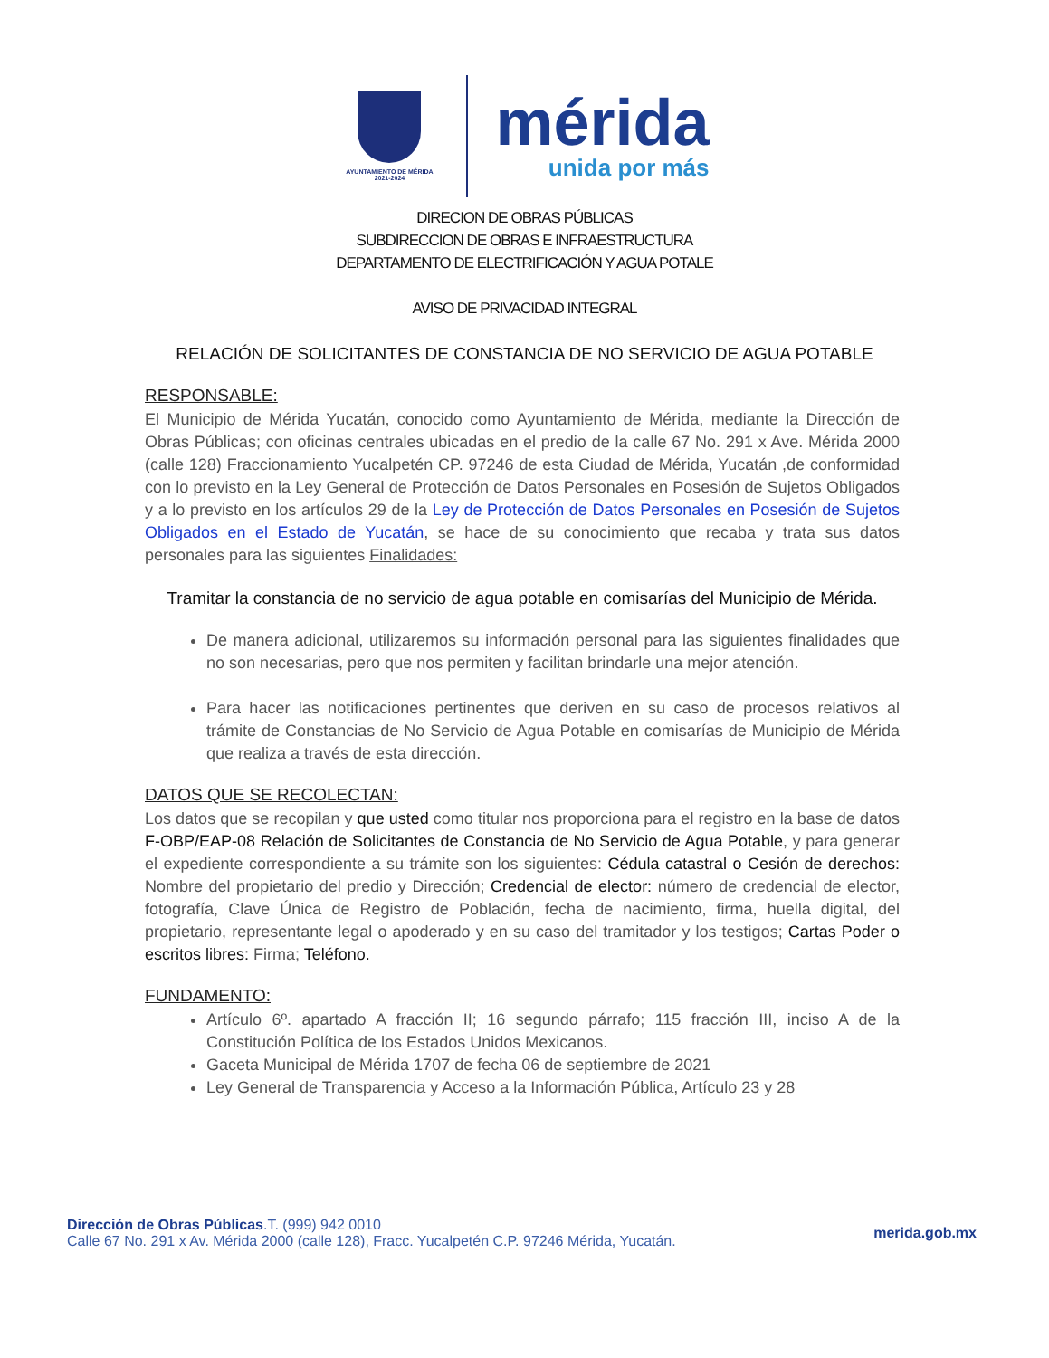AYUNTAMIENTO DE MÉRIDA
2021-2024
mérida
unida por más
DIRECION DE OBRAS PÚBLICAS
SUBDIRECCION DE OBRAS E INFRAESTRUCTURA
DEPARTAMENTO DE ELECTRIFICACIÓN Y AGUA POTALE
AVISO DE PRIVACIDAD INTEGRAL
RELACIÓN DE SOLICITANTES DE CONSTANCIA DE NO SERVICIO DE AGUA POTABLE
RESPONSABLE:
El Municipio de Mérida Yucatán, conocido como Ayuntamiento de Mérida, mediante la Dirección de Obras Públicas; con oficinas centrales ubicadas en el predio de la calle 67 No. 291 x Ave. Mérida 2000 (calle 128) Fraccionamiento Yucalpetén CP. 97246 de esta Ciudad de Mérida, Yucatán ,de conformidad con lo previsto en la Ley General de Protección de Datos Personales en Posesión de Sujetos Obligados y a lo previsto en los artículos 29 de la Ley de Protección de Datos Personales en Posesión de Sujetos Obligados en el Estado de Yucatán, se hace de su conocimiento que recaba y trata sus datos personales para las siguientes Finalidades:
Tramitar la constancia de no servicio de agua potable en comisarías del Municipio de Mérida.
De manera adicional, utilizaremos su información personal para las siguientes finalidades que no son necesarias, pero que nos permiten y facilitan brindarle una mejor atención.
Para hacer las notificaciones pertinentes que deriven en su caso de procesos relativos al trámite de Constancias de No Servicio de Agua Potable en comisarías de Municipio de Mérida que realiza a través de esta dirección.
DATOS QUE SE RECOLECTAN:
Los datos que se recopilan y que usted como titular nos proporciona para el registro en la base de datos F-OBP/EAP-08 Relación de Solicitantes de Constancia de No Servicio de Agua Potable, y para generar el expediente correspondiente a su trámite son los siguientes: Cédula catastral o Cesión de derechos: Nombre del propietario del predio y Dirección; Credencial de elector: número de credencial de elector, fotografía, Clave Única de Registro de Población, fecha de nacimiento, firma, huella digital, del propietario, representante legal o apoderado y en su caso del tramitador y los testigos; Cartas Poder o escritos libres: Firma; Teléfono.
FUNDAMENTO:
Artículo 6º. apartado A fracción II; 16 segundo párrafo; 115 fracción III, inciso A de la Constitución Política de los Estados Unidos Mexicanos.
Gaceta Municipal de Mérida 1707 de fecha 06 de septiembre de 2021
Ley General de Transparencia y Acceso a la Información Pública, Artículo 23 y 28
Dirección de Obras Públicas.T. (999) 942 0010
Calle 67 No. 291 x Av. Mérida 2000 (calle 128), Fracc. Yucalpetén C.P. 97246 Mérida, Yucatán.
merida.gob.mx